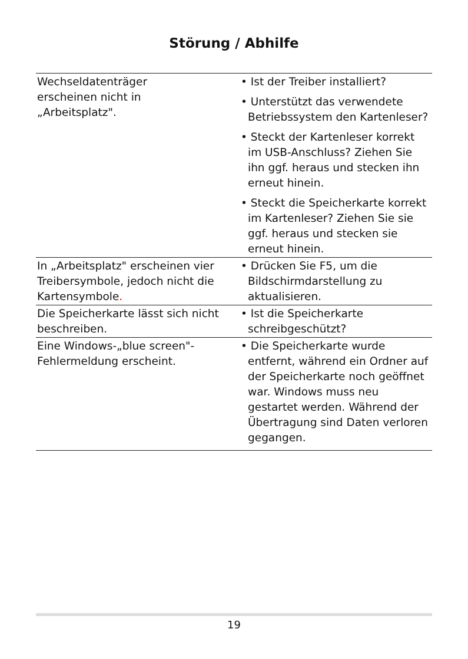Störung / Abhilfe
| Wechseldatenträger erscheinen nicht in „Arbeitsplatz". | • Ist der Treiber installiert? • Unterstützt das verwendete Betriebssystem den Kartenleser? • Steckt der Kartenleser korrekt im USB-Anschluss? Ziehen Sie ihn ggf. heraus und stecken ihn erneut hinein. • Steckt die Speicherkarte korrekt im Kartenleser? Ziehen Sie sie ggf. heraus und stecken sie erneut hinein. |
| In „Arbeitsplatz" erscheinen vier Treibersymbole, jedoch nicht die Kartensymbole . | • Drücken Sie F5, um die Bildschirmdarstellung zu aktualisieren. |
| Die Speicherkarte lässt sich nicht beschreiben. | • Ist die Speicherkarte schreibgeschützt? |
| Eine Windows-„blue screen"-Fehlermeldung erscheint. | • Die Speicherkarte wurde entfernt, während ein Ordner auf der Speicherkarte noch geöffnet war. Windows muss neu gestartet werden. Während der Übertragung sind Daten verloren gegangen. |
19